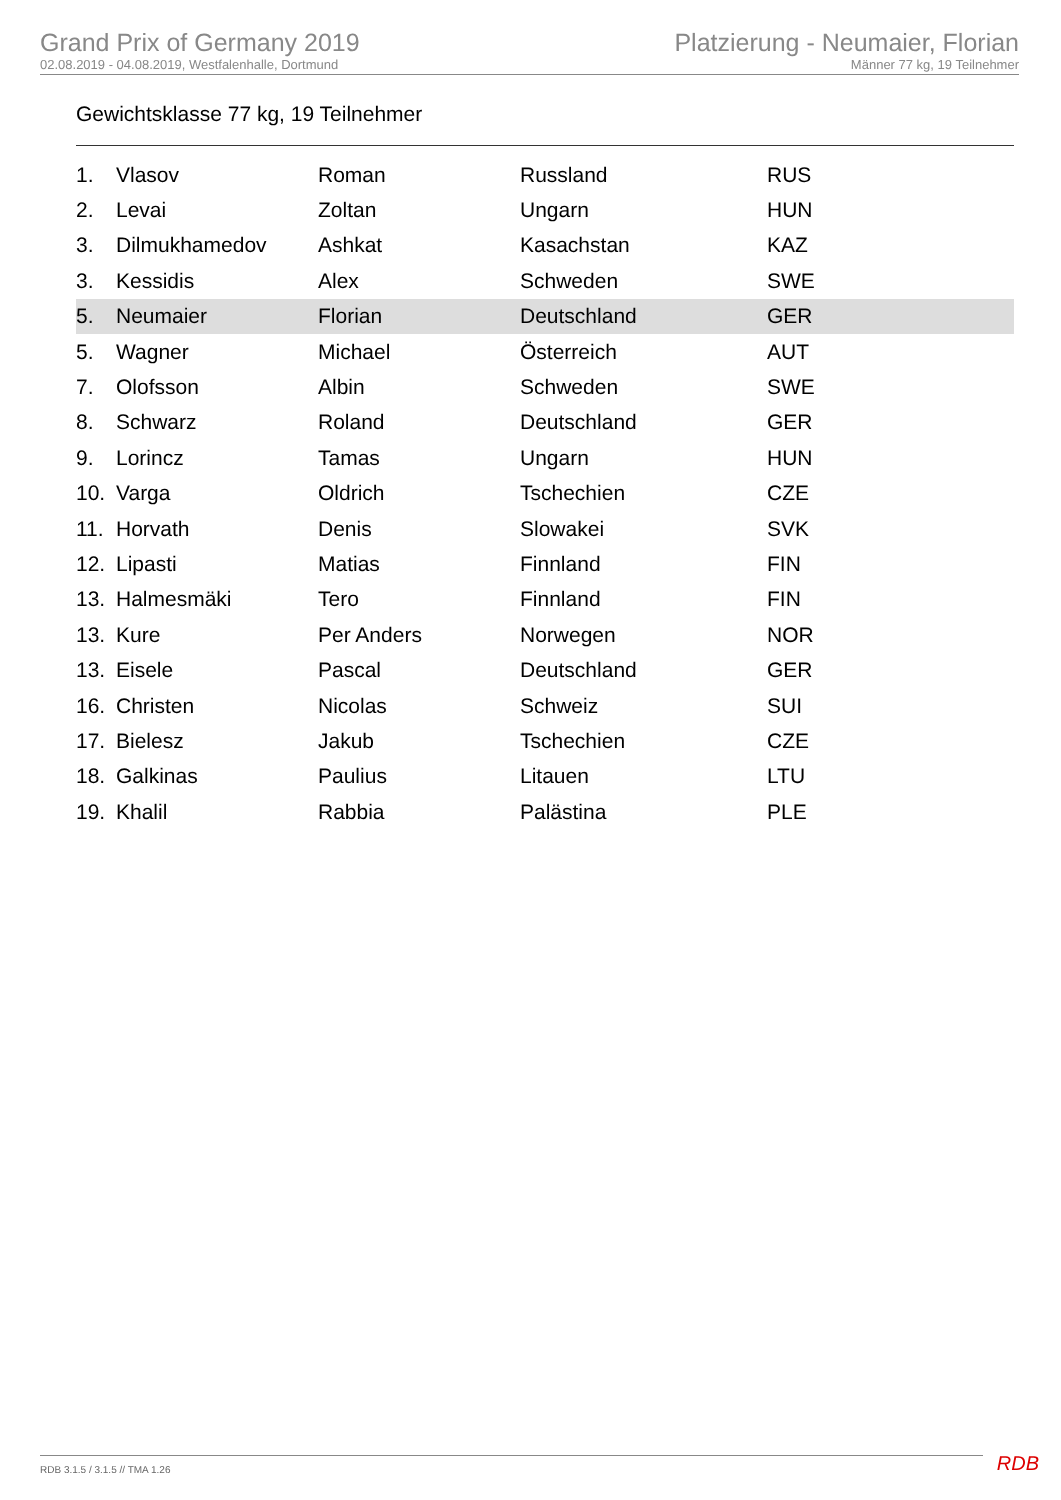Grand Prix of Germany 2019
02.08.2019 - 04.08.2019, Westfalenhalle, Dortmund
Platzierung - Neumaier, Florian
Männer 77 kg, 19 Teilnehmer
Gewichtsklasse 77 kg, 19 Teilnehmer
| 1. | Vlasov | Roman | Russland | RUS |
| 2. | Levai | Zoltan | Ungarn | HUN |
| 3. | Dilmukhamedov | Ashkat | Kasachstan | KAZ |
| 3. | Kessidis | Alex | Schweden | SWE |
| 5. | Neumaier | Florian | Deutschland | GER |
| 5. | Wagner | Michael | Österreich | AUT |
| 7. | Olofsson | Albin | Schweden | SWE |
| 8. | Schwarz | Roland | Deutschland | GER |
| 9. | Lorincz | Tamas | Ungarn | HUN |
| 10. | Varga | Oldrich | Tschechien | CZE |
| 11. | Horvath | Denis | Slowakei | SVK |
| 12. | Lipasti | Matias | Finnland | FIN |
| 13. | Halmesmäki | Tero | Finnland | FIN |
| 13. | Kure | Per Anders | Norwegen | NOR |
| 13. | Eisele | Pascal | Deutschland | GER |
| 16. | Christen | Nicolas | Schweiz | SUI |
| 17. | Bielesz | Jakub | Tschechien | CZE |
| 18. | Galkinas | Paulius | Litauen | LTU |
| 19. | Khalil | Rabbia | Palästina | PLE |
RDB 3.1.5 / 3.1.5 // TMA 1.26 RDB